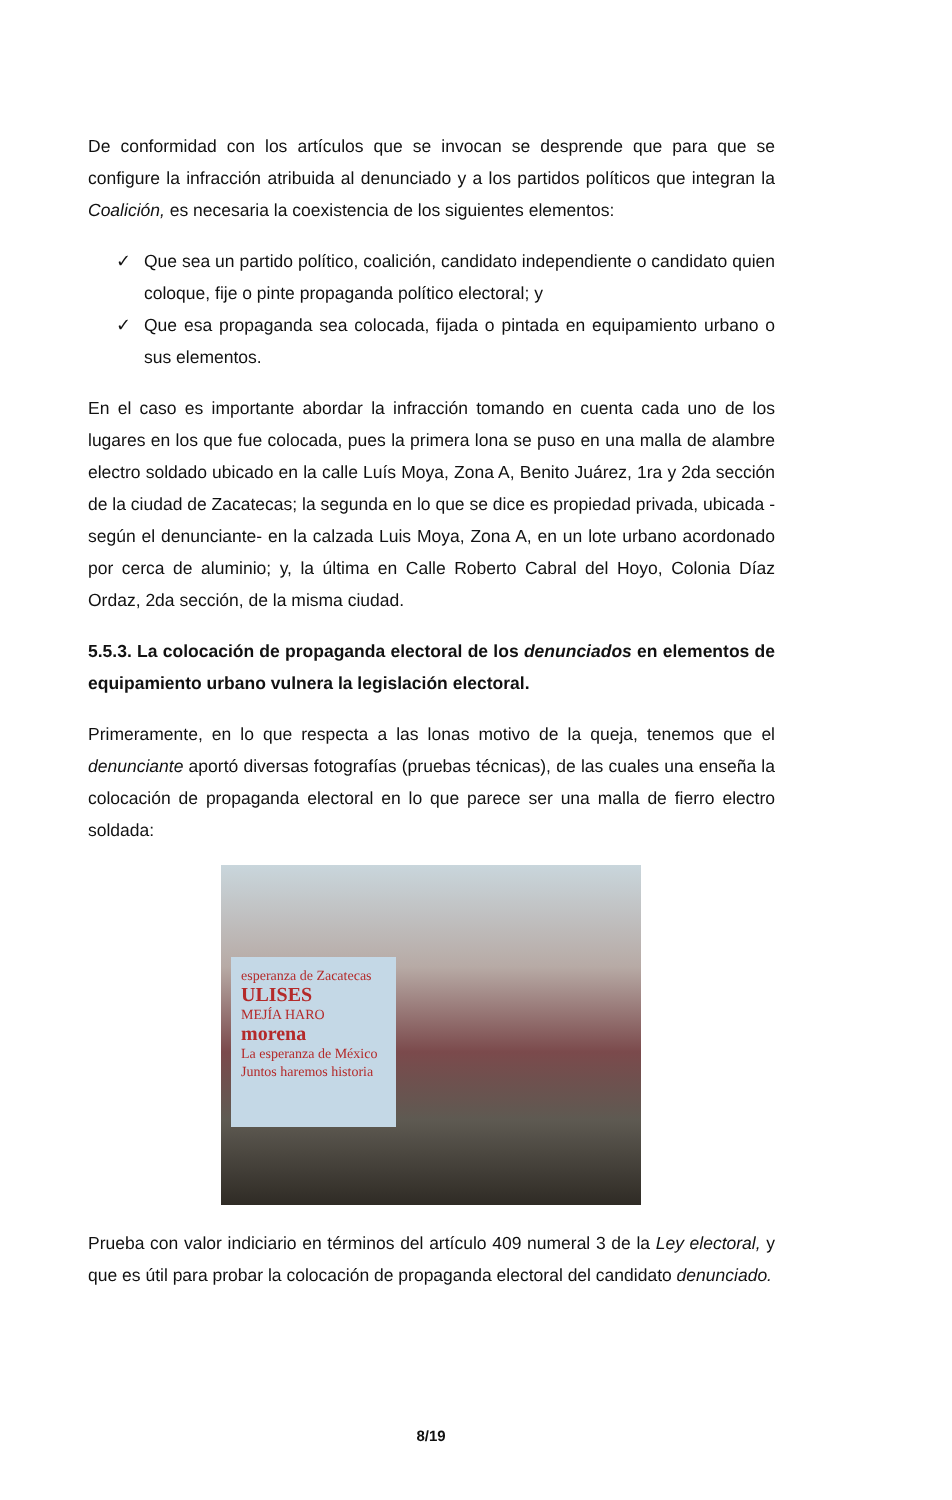De conformidad con los artículos que se invocan se desprende que para que se configure la infracción atribuida al denunciado y a los partidos políticos que integran la Coalición, es necesaria la coexistencia de los siguientes elementos:
✓ Que sea un partido político, coalición, candidato independiente o candidato quien coloque, fije o pinte propaganda político electoral; y
✓ Que esa propaganda sea colocada, fijada o pintada en equipamiento urbano o sus elementos.
En el caso es importante abordar la infracción tomando en cuenta cada uno de los lugares en los que fue colocada, pues la primera lona se puso en una malla de alambre electro soldado ubicado en la calle Luís Moya, Zona A, Benito Juárez, 1ra y 2da sección de la ciudad de Zacatecas; la segunda en lo que se dice es propiedad privada, ubicada -según el denunciante- en la calzada Luis Moya, Zona A, en un lote urbano acordonado por cerca de aluminio; y, la última en Calle Roberto Cabral del Hoyo, Colonia Díaz Ordaz, 2da sección, de la misma ciudad.
5.5.3. La colocación de propaganda electoral de los denunciados en elementos de equipamiento urbano vulnera la legislación electoral.
Primeramente, en lo que respecta a las lonas motivo de la queja, tenemos que el denunciante aportó diversas fotografías (pruebas técnicas), de las cuales una enseña la colocación de propaganda electoral en lo que parece ser una malla de fierro electro soldada:
esperanza de Zacatecas
ULISES
MEJÍA HARO
morena
La esperanza de México
Juntos haremos historia
Prueba con valor indiciario en términos del artículo 409 numeral 3 de la Ley electoral, y que es útil para probar la colocación de propaganda electoral del candidato denunciado.
8/19